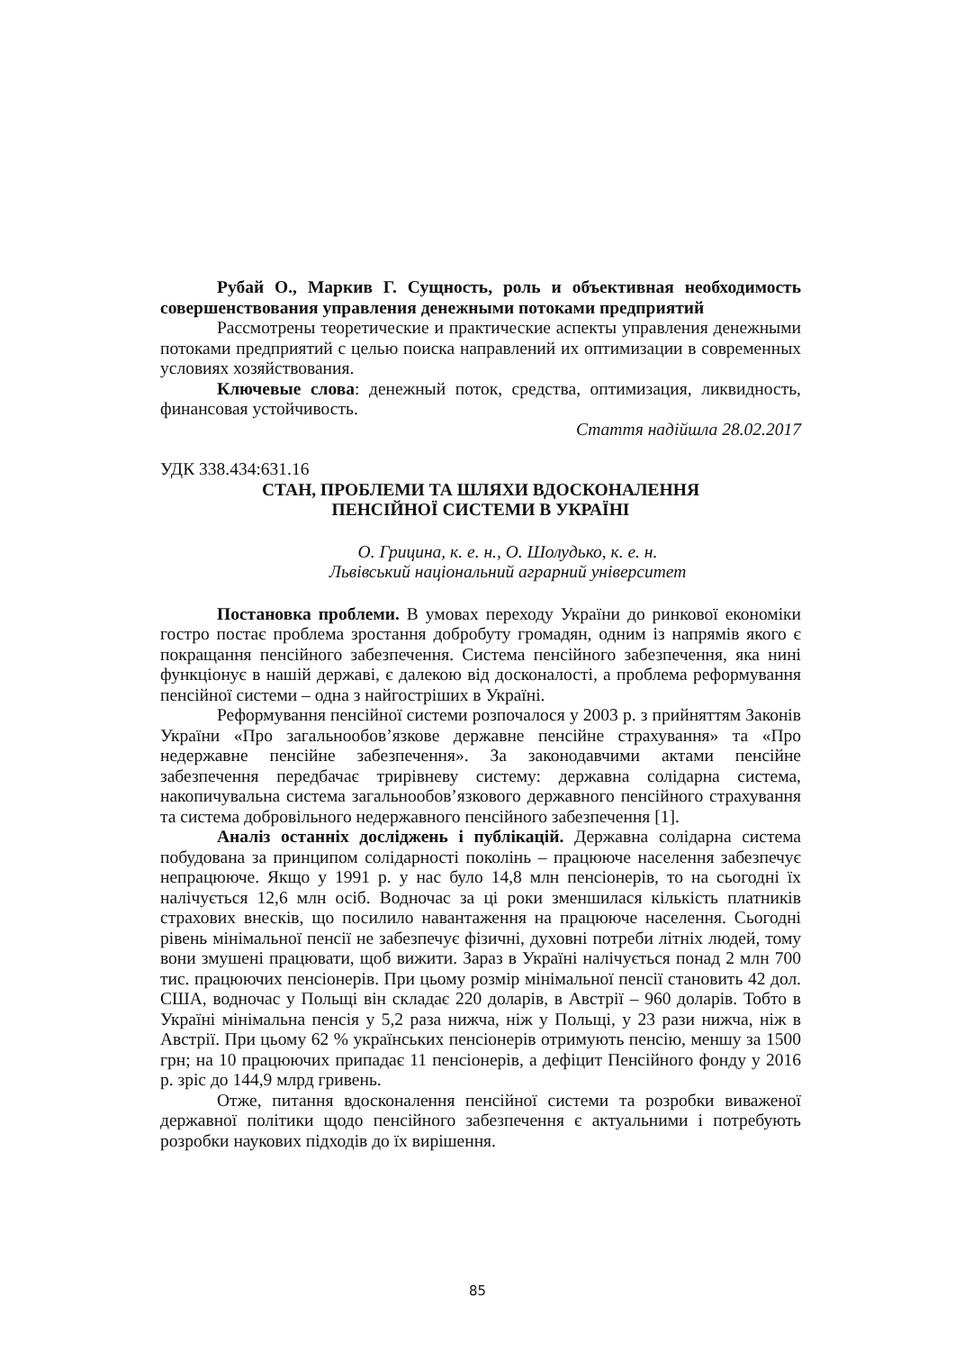Рубай О., Маркив Г. Сущность, роль и объективная необходимость совершенствования управления денежными потоками предприятий
Рассмотрены теоретические и практические аспекты управления денежными потоками предприятий с целью поиска направлений их оптимизации в современных условиях хозяйствования.
Ключевые слова: денежный поток, средства, оптимизация, ликвидность, финансовая устойчивость.
Стаття надійшла 28.02.2017
УДК 338.434:631.16
СТАН, ПРОБЛЕМИ ТА ШЛЯХИ ВДОСКОНАЛЕННЯ
ПЕНСІЙНОЇ СИСТЕМИ В УКРАЇНІ
О. Грицина, к. е. н., О. Шолудько, к. е. н.
Львівський національний аграрний університет
Постановка проблеми. В умовах переходу України до ринкової економіки гостро постає проблема зростання добробуту громадян, одним із напрямів якого є покращання пенсійного забезпечення. Система пенсійного забезпечення, яка нині функціонує в нашій державі, є далекою від досконалості, а проблема реформування пенсійної системи – одна з найгостріших в Україні.
Реформування пенсійної системи розпочалося у 2003 р. з прийняттям Законів України «Про загальнообов’язкове державне пенсійне страхування» та «Про недержавне пенсійне забезпечення». За законодавчими актами пенсійне забезпечення передбачає трирівневу систему: державна солідарна система, накопичувальна система загальнообов’язкового державного пенсійного страхування та система добровільного недержавного пенсійного забезпечення [1].
Аналіз останніх досліджень і публікацій. Державна солідарна система побудована за принципом солідарності поколінь – працююче населення забезпечує непрацююче. Якщо у 1991 р. у нас було 14,8 млн пенсіонерів, то на сьогодні їх налічується 12,6 млн осіб. Водночас за ці роки зменшилася кількість платників страхових внесків, що посилило навантаження на працююче населення. Сьогодні рівень мінімальної пенсії не забезпечує фізичні, духовні потреби літніх людей, тому вони змушені працювати, щоб вижити. Зараз в Україні налічується понад 2 млн 700 тис. працюючих пенсіонерів. При цьому розмір мінімальної пенсії становить 42 дол. США, водночас у Польщі він складає 220 доларів, в Австрії – 960 доларів. Тобто в Україні мінімальна пенсія у 5,2 раза нижча, ніж у Польщі, у 23 рази нижча, ніж в Австрії. При цьому 62 % українських пенсіонерів отримують пенсію, меншу за 1500 грн; на 10 працюючих припадає 11 пенсіонерів, а дефіцит Пенсійного фонду у 2016 р. зріс до 144,9 млрд гривень.
Отже, питання вдосконалення пенсійної системи та розробки виваженої державної політики щодо пенсійного забезпечення є актуальними і потребують розробки наукових підходів до їх вирішення.
85